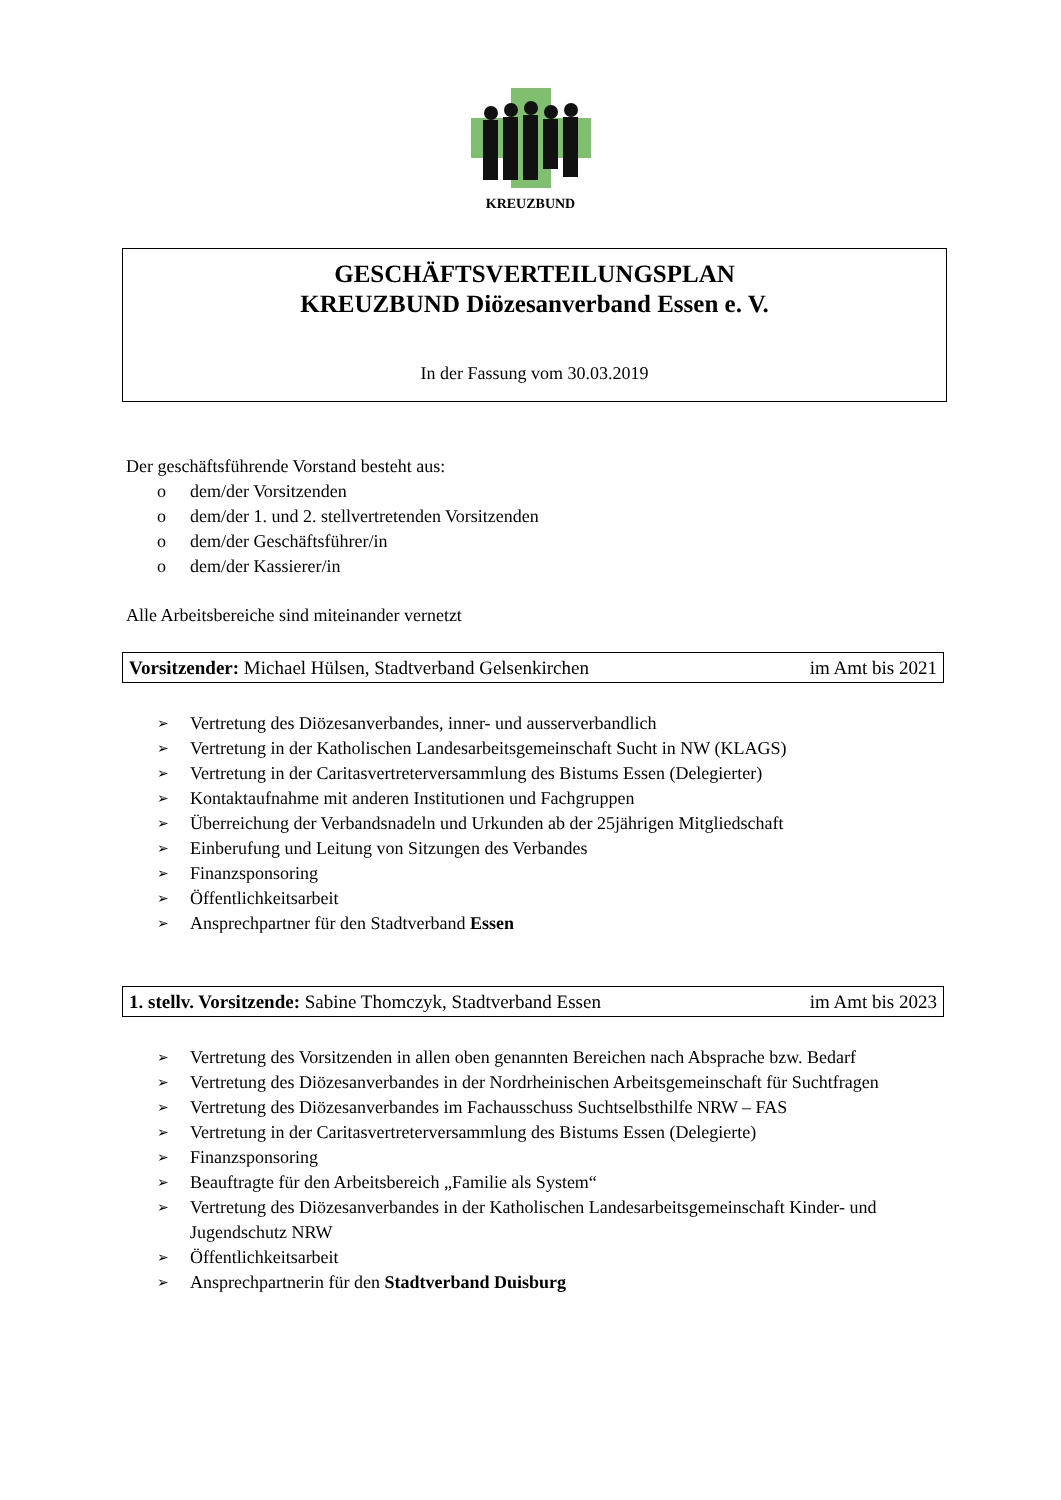KREUZBUND
GESCHÄFTSVERTEILUNGSPLAN
KREUZBUND Diözesanverband Essen e. V.
In der Fassung vom 30.03.2019
Der geschäftsführende Vorstand besteht aus:
o dem/der Vorsitzenden
o dem/der 1. und 2. stellvertretenden Vorsitzenden
o dem/der Geschäftsführer/in
o dem/der Kassierer/in
Alle Arbeitsbereiche sind miteinander vernetzt
Vorsitzender: Michael Hülsen, Stadtverband Gelsenkirchen im Amt bis 2021
➢ Vertretung des Diözesanverbandes, inner- und ausserverbandlich
➢ Vertretung in der Katholischen Landesarbeitsgemeinschaft Sucht in NW (KLAGS)
➢ Vertretung in der Caritasvertreterversammlung des Bistums Essen (Delegierter)
➢ Kontaktaufnahme mit anderen Institutionen und Fachgruppen
➢ Überreichung der Verbandsnadeln und Urkunden ab der 25jährigen Mitgliedschaft
➢ Einberufung und Leitung von Sitzungen des Verbandes
➢ Finanzsponsoring
➢ Öffentlichkeitsarbeit
➢ Ansprechpartner für den Stadtverband Essen
1. stellv. Vorsitzende: Sabine Thomczyk, Stadtverband Essen im Amt bis 2023
➢ Vertretung des Vorsitzenden in allen oben genannten Bereichen nach Absprache bzw. Bedarf
➢ Vertretung des Diözesanverbandes in der Nordrheinischen Arbeitsgemeinschaft für Suchtfragen
➢ Vertretung des Diözesanverbandes im Fachausschuss Suchtselbsthilfe NRW – FAS
➢ Vertretung in der Caritasvertreterversammlung des Bistums Essen (Delegierte)
➢ Finanzsponsoring
➢ Beauftragte für den Arbeitsbereich „Familie als System“
➢ Vertretung des Diözesanverbandes in der Katholischen Landesarbeitsgemeinschaft Kinder- und Jugendschutz NRW
➢ Öffentlichkeitsarbeit
➢ Ansprechpartnerin für den Stadtverband Duisburg